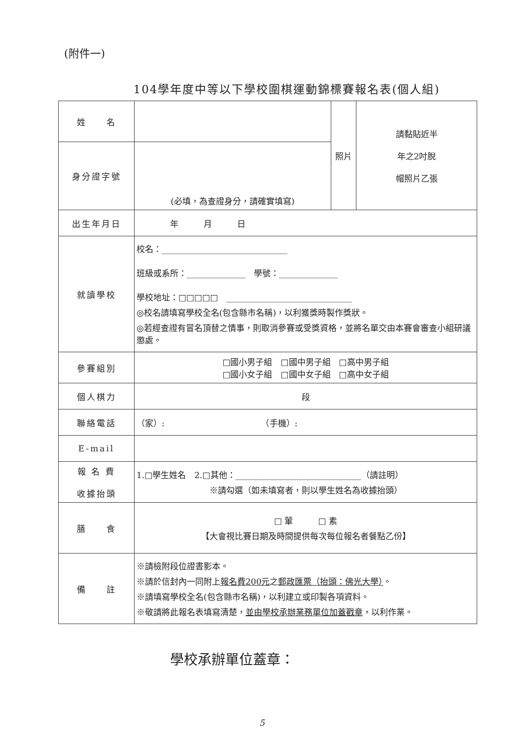(附件一)
104學年度中等以下學校圍棋運動錦標賽報名表(個人組)
| 姓 名 | | 照片 | 請黏貼近半 年之2吋脫 帽照片乙張 |
| 身分證字號 | (必填，為查證身分，請確實填寫) | | |
| 出生年月日 | 年 月 日 | | |
| 就讀學校 | 校名：______________________________ 班級或系所：______________ 學號：______________ 學校地址：□□□□□ ______________________________ ◎校名請填寫學校全名(包含縣市名稱)，以利獲獎時製作獎狀。 ◎若經查證有冒名頂替之情事，則取消參賽或受獎資格，並將名單交由本賽會審查小組研議懲處。 | | |
| 參賽組別 | □國小男子組 □國中男子組 □高中男子組 □國小女子組 □國中女子組 □高中女子組 | | |
| 個人棋力 | 段 | | |
| 聯絡電話 | （家）: （手機）: | | |
| E-mail | | | |
| 報 名 費 收據抬頭 | 1.□學生姓名 2.□其他：______________________________（請註明） ※請勾選（如未填寫者，則以學生姓名為收據抬頭） | | |
| 膳 食 | □ 葷 □ 素 【大會視比賽日期及時間提供每次每位報名者餐點乙份】 | | |
| 備 註 | ※請檢附段位證書影本。 ※請於信封內一同附上 報名費200元 之 郵政匯票（抬頭：佛光大學） 。 ※請填寫學校全名(包含縣市名稱)，以利建立或印製各項資料。 ※敬請將此報名表填寫清楚， 並由學校承辦業務單位加蓋戳章 ，以利作業。 | | |
學校承辦單位蓋章：
5